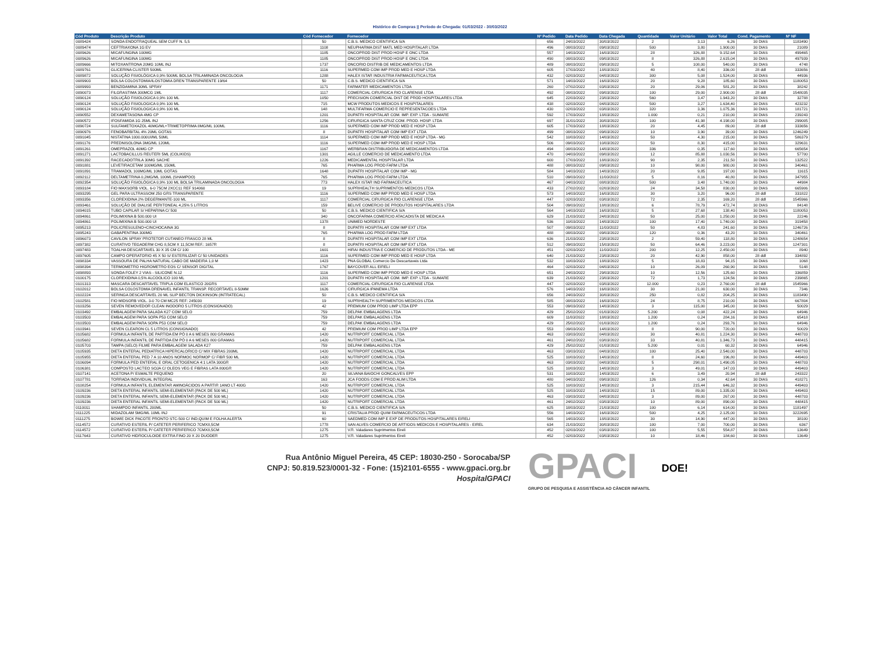Histórico de Compras || Período de Chegada: 01/03/2022 - 30/03/2022
| Cód Produto | Descrição Produto | Cód Fornecedor | Fornecedor | Nº Pedido | Data Pedido | Data Chegada | Quantidade | Valor Unitário | Valor Total | Cond. Pagamento | Nº NF |
| --- | --- | --- | --- | --- | --- | --- | --- | --- | --- | --- | --- |
| 0089424 | SONDA ENDOTRAQUEAL SEM CUFF N. 5,5 | 50 | C.B.S. MEDICO CIENTIFICA S/A | 656 | 24/03/2022 | 30/03/2022 | 2 | 3,13 | 6,26 | 30 DIAS | 1183490 |
| 0089474 | CEFTRIAXONA 1G EV | 1108 | NEUPHARMA DIST MATL MED HOSPITALAR LTDA | 496 | 08/03/2022 | 09/03/2022 | 500 | 3,80 | 1.900,00 | 30 DIAS | 21089 |
| 0089626 | MICAFUNGINA 100MG | 1185 | ONCOPROD DIST PROD HOSP E ONC LTDA | 557 | 14/03/2022 | 16/03/2022 | 28 | 326,88 | 9.152,64 | 30 DIAS | 499465 |
| 0089626 | MICAFUNGINA 100MG | 1185 | ONCOPROD DIST PROD HOSP E ONC LTDA | 490 | 08/03/2022 | 09/03/2022 | 8 | 326,88 | 2.615,04 | 30 DIAS | 497939 |
| 0089666 | MITOXANTRONA 20MG 10ML INJ | 1737 | ONCORIO DISTRIB DE MEDICAMENTOS LTDA | 489 | 08/03/2022 | 09/03/2022 | 5 | 108,00 | 540,00 | 30 DIAS | 4748 |
| 0089761 | GLICERINA CLISTER 500ML | 1116 | SUPERMED COM IMP PROD MED E HOSP LTDA | 605 | 17/03/2022 | 18/03/2022 | 40 | 8,40 | 336,00 | 28 ddl | 333656 |
| 0089872 | SOLUÇÃO FISIOLÓGICA 0,9% 500ML BOLSA TRILAMINADA ONCOLOGIA | 1288 | HALEX ISTAR INDUSTRIA FARMACEUTICA LTDA | 432 | 02/03/2022 | 04/03/2022 | 300 | 5,08 | 1.524,00 | 30 DIAS | 44936 |
| 0089903 | BOLSA COLOSTOMIA/ILOSTOMIA DREN TRANSPARENTE 19/64 | 50 | C.B.S. MEDICO CIENTIFICA S/A | 571 | 14/03/2022 | 16/03/2022 | 20 | 9,28 | 185,60 | 30 DIAS | 1180053 |
| 0089993 | BENZIDAMINA 30ML SPRAY | 1171 | FARMATER MEDICAMENTOS LTDA | 260 | 07/02/2022 | 03/03/2022 | 20 | 29,06 | 581,20 | 30 DIAS | 38242 |
| 0090073 | FILGRASTIMA 300MCG 1ML | 1117 | COMERCIAL CIRURGICA RIO CLARENSE LTDA | 492 | 08/03/2022 | 09/03/2022 | 100 | 29,00 | 2.900,00 | 28 ddl | 1548035 |
| 0090124 | SOLUÇÃO FISIOLOGICA 0,9% 100 ML | 1050 | PRECISION COMERCIAL DIST DE PROD HOSPITALARES LTDA | 645 | 22/03/2022 | 23/03/2022 | 560 | 3,47 | 1.943,20 | 30 DIAS | 32788 |
| 0090124 | SOLUÇÃO FISIOLOGICA 0,9% 100 ML | 715 | MCW PRODUTOS MEDICOS E HOSPITALARES | 438 | 02/03/2022 | 04/03/2022 | 500 | 3,27 | 1.634,40 | 30 DIAS | 423232 |
| 0090124 | SOLUÇÃO FISIOLOGICA 0,9% 100 ML | 148 | MULTIFARMA COMERCIO E REPRESENTACOES LTDA | 430 | 02/03/2022 | 03/03/2022 | 320 | 3,36 | 1.075,36 | 30 DIAS | 181721 |
| 0090552 | DEXAMETASONA 4MG CP | 1201 | DUPATRI HOSPITALAR COM. IMP. EXP. LTDA - SUMARE | 592 | 17/03/2022 | 18/03/2022 | 1.000 | 0,21 | 210,00 | 30 DIAS | 239243 |
| 0090572 | IFOSFAMIDA 1G 25ML INJ | 1256 | CIRURGICA SANTA CRUZ COM. PROD. HOSP. LTDA | 697 | 31/01/2022 | 30/03/2022 | 100 | 41,98 | 4.198,00 | 30 DIAS | 299005 |
| 0090724 | SULFAMETOXAZOL 40MG/ML+TRIMETOPRIMA 8MG/ML 100ML | 1116 | SUPERMED COM IMP PROD MED E HOSP LTDA | 605 | 17/03/2022 | 18/03/2022 | 20 | 4,45 | 89,00 | 28 ddl | 333656 |
| 0090976 | FENOBARBITAL 4% 20ML GOTAS | 8 | DUPATRI HOSPITALAR COM IMP EXT LTDA | 499 | 08/03/2022 | 09/03/2022 | 10 | 3,90 | 39,00 | 30 DIAS | 1246249 |
| 0091045 | NISTATINA 1000.000UI/ML 50ML | 1114 | SUPERMED COM IMP PROD MED E HOSP LTDA - MG | 542 | 10/03/2022 | 14/03/2022 | 50 | 4,30 | 215,00 | 30 DIAS | 586379 |
| 0091176 | PREDNISOLONA 3MG/ML 120ML | 1116 | SUPERMED COM IMP PROD MED E HOSP LTDA | 506 | 09/03/2022 | 10/03/2022 | 50 | 8,30 | 415,00 | 30 DIAS | 329631 |
| 0091261 | OMEPRAZOL 40MG CP | 1167 | WERBRAN DISTRIBUIDORA DE MEDICAMENTOS LTDA | 494 | 08/03/2022 | 14/03/2022 | 336 | 0,35 | 117,60 | 30 DIAS | 665654 |
| 0091271 | LACTOBACILLUS REUTERI 5ML (COLIKIDS) | 1301 | AGILLE COMERCIO DE MEDICAMENTO LTDA | 470 | 04/03/2022 | 09/03/2022 | 12 | 85,88 | 1.030,56 | 30 DIAS | 57700 |
| 0091392 | RACECADOTRILA 30MG SACHE | 1226 | MEDICAMENTAL HOSPITALAR LTDA | 600 | 17/03/2022 | 18/03/2022 | 90 | 2,35 | 211,50 | 30 DIAS | 132522 |
| 0091881 | LEVETIRACETAM 100MG/ML 150ML | 765 | PHARMA LOG PROD FARM LTDA | 488 | 08/03/2022 | 09/03/2022 | 10 | 98,00 | 980,00 | 30 DIAS | 340461 |
| 0091891 | TRAMADOL 100MG/ML 10ML GOTAS | 1648 | DUPATRI HOSPITALAR COM IMP - MG | 584 | 14/03/2022 | 14/03/2022 | 20 | 9,85 | 197,00 | 30 DIAS | 11615 |
| 0092112 | DELTAMETRINA 0,2MG/ML 100ML (SHAMPOO) | 765 | PHARMA LOG PROD FARM LTDA | 510 | 09/03/2022 | 11/03/2022 | 5 | 8,16 | 40,80 | 30 DIAS | 347955 |
| 0092354 | SOLUÇÃO FISIOLÓGICA 0,9% 100 ML BOLSA TRILAMINADA ONCOLOGIA | 773 | HALEX ISTAR IND FARMACEUTICA | 467 | 04/03/2022 | 08/03/2022 | 500 | 3,48 | 1.740,00 | 30 DIAS | 44984 |
| 0093184 | FIO MAXSORB VIOL. 6-0 75CM 2XCC11 REF 914060 | 19 | SUPRIHEALTH SUPRIMENTOS MEDICOS LTDA | 433 | 27/02/2022 | 02/03/2022 | 24 | 34,58 | 830,00 | 30 DIAS | 665906 |
| 0093295 | GEL PARA ULTRASSOM 250 GRS TRANSPARENTE | 1116 | SUPERMED COM IMP PROD MED E HOSP LTDA | 573 | 14/03/2022 | 16/03/2022 | 30 | 3,20 | 96,00 | 28 ddl | 331822 |
| 0093356 | CLOREXIDINA 2% DEGERMANTE-100 ML | 1117 | COMERCIAL CIRURGICA RIO CLARENSE LTDA | 447 | 02/03/2022 | 03/03/2022 | 72 | 2,35 | 169,20 | 28 ddl | 1545966 |
| 0093461 | SOLUÇÃO DE DIALISE PERITONEAL 4,25% 5 LITROS | 159 | BELIVE COMERCIO DE PRODUTOS HOSPITALARES LTDA | 504 | 09/03/2022 | 18/03/2022 | 6 | 78,79 | 472,74 | 30 DIAS | 84148 |
| 0094015 | TUBO CAPILAR S/ HEPARINA C/ 500 | 50 | C.B.S. MEDICO CIENTIFICA S/A | 564 | 14/03/2022 | 16/03/2022 | 5 | 27,68 | 138,40 | 30 DIAS | 1180053 |
| 0094861 | POLIMIXINA B 500.000 UI | 340 | ONCOFARMA COMERCIO ATACADISTA DE MEDICA A | 629 | 21/03/2022 | 24/03/2022 | 50 | 25,00 | 1.250,00 | 30 DIAS | 22246 |
| 0094861 | POLIMIXINA B 500.000 UI | 1378 | UNIMED NORDESTE | 536 | 10/03/2022 | 14/03/2022 | 100 | 17,40 | 1.740,00 | 30 DIAS | 319458 |
| 0095213 | POLICRESULENO+CINCHOCAINA 3G | 8 | DUPATRI HOSPITALAR COM IMP EXT LTDA | 507 | 09/03/2022 | 11/03/2022 | 50 | 4,83 | 241,60 | 30 DIAS | 1246726 |
| 0095243 | GABAPENTINA 300MG | 765 | PHARMA LOG PROD FARM LTDA | 488 | 08/03/2022 | 09/03/2022 | 120 | 0,36 | 43,20 | 30 DIAS | 340461 |
| 0096073 | CAVILON SPRAY PROTETOR CUTANEO FRASCO 28 ML | 8 | DUPATRI HOSPITALAR COM IMP EXT LTDA | 636 | 21/03/2022 | 23/03/2022 | 2 | 59,40 | 118,80 | 30 DIAS | 1248654 |
| 0097382 | CURATIVO TEGADERM CHG 8,5CM X 11,5CM REF.: 1657R | 8 | DUPATRI HOSPITALAR COM IMP EXT LTDA | 512 | 09/03/2022 | 15/03/2022 | 50 | 64,46 | 3.223,00 | 30 DIAS | 1247301 |
| 0097483 | TOALHA DESCARTAVEL 30 X 35 CM C/ 100 | 1601 | HIRAI INDUSTRIA E COMERCIO DE PRODUTOS LTDA - ME | 451 | 02/03/2022 | 11/03/2022 | 200 | 12,25 | 2.450,00 | 30 DIAS | 8940 |
| 0097605 | CAMPO OPERATORIO 45 X 50 S/ ESTERILIZAR C/ 50 UNIDADES | 1116 | SUPERMED COM IMP PROD MED E HOSP LTDA | 640 | 21/03/2022 | 23/03/2022 | 20 | 42,90 | 858,00 | 28 ddl | 334892 |
| 0098334 | VASSOURA DE PALHA NATURAL CABO DE MADEIRA 1,0 M | 1423 | PNA GLOBAL Comercio De Descartaveis Ltda | 532 | 10/03/2022 | 18/03/2022 | 5 | 18,83 | 94,15 | 30 DIAS | 1068 |
| 0098394 | TERMOMETRO HIGROMETRO EOS C/ SENSOR DIGITAL | 1767 | BAYCOVER ALL EIRELI | 464 | 02/03/2022 | 04/03/2022 | 10 | 26,09 | 260,90 | 30 DIAS | 5148 |
| 0098893 | SONDA FOLEY 2 VIAS - SILICONE N.12 | 1116 | SUPERMED COM IMP PROD MED E HOSP LTDA | 651 | 24/03/2022 | 29/03/2022 | 10 | 12,56 | 125,60 | 30 DIAS | 336859 |
| 0100175 | CLOREXIDINA 0,5% ALCOOLICO 100 ML | 1201 | DUPATRI HOSPITALAR COM. IMP. EXP. LTDA - SUMARE | 639 | 21/03/2022 | 23/03/2022 | 72 | 1,73 | 124,56 | 30 DIAS | 239865 |
| 0101313 | MASCARA DESCARTAVEL TRIPLA COM ELASTICO 20GRS | 1117 | COMERCIAL CIRURGICA RIO CLARENSE LTDA | 447 | 02/03/2022 | 03/03/2022 | 12.000 | 0,23 | 2.760,00 | 28 ddl | 1545966 |
| 0102012 | BOLSA COLOSTOMIA DRENAVEL INFANTIL TRANSP. RECORTAVEL 8-50MM | 1626 | CIRURGICA IPANEMA LTDA | 576 | 14/03/2022 | 16/03/2022 | 30 | 21,00 | 630,00 | 30 DIAS | 7346 |
| 0102224 | SERINGA DESCARTAVEL 20 ML SLIP BECTON DICKINSON (INTRATECAL) | 50 | C.B.S. MEDICO CIENTIFICA S/A | 656 | 24/03/2022 | 30/03/2022 | 250 | 0,82 | 204,25 | 30 DIAS | 1183490 |
| 0102581 | FIO MIDSORB VIOL. 3-0 70 CM MC25 REF: 245030 | 19 | SUPRIHEALTH SUPRIMENTOS MEDICOS LTDA | 585 | 08/03/2022 | 16/03/2022 | 24 | 8,75 | 210,00 | 30 DIAS | 667804 |
| 0103256 | SEVEN REMOVEDOR CLEAN INODORO 5 LITROS (CONSIGNADO) | 42 | PREMIUM COM PROD LIMP LTDA EPP | 553 | 09/03/2022 | 14/03/2022 | 3 | 115,00 | 345,00 | 30 DIAS | 50029 |
| 0103492 | EMBALAGEM PARA SALADA K27 COM SELO | 759 | DELPAK EMBALAGENS LTDA | 429 | 25/02/2022 | 01/03/2022 | 5.200 | 0,08 | 422,24 | 30 DIAS | 64946 |
| 0103503 | EMBALAGEM PARA SOPA P53 COM SELO | 759 | DELPAK EMBALAGENS LTDA | 609 | 11/03/2022 | 18/03/2022 | 1.200 | 0,24 | 284,16 | 30 DIAS | 65418 |
| 0103503 | EMBALAGEM PARA SOPA P53 COM SELO | 759 | DELPAK EMBALAGENS LTDA | 429 | 25/02/2022 | 01/03/2022 | 1.200 | 0,24 | 293,76 | 30 DIAS | 64946 |
| 0103941 | SEVEN CLEARON CL 5 LITROS (CONSIGNADO) | 42 | PREMIUM COM PROD LIMP LTDA EPP | 553 | 09/03/2022 | 14/03/2022 | 8 | 90,00 | 720,00 | 30 DIAS | 50029 |
| 0105682 | FORMULA INFANTIL DE PARTIDA EM PÓ 0 A 6 MESES 800 GRAMAS | 1420 | NUTRIPORT COMERCIAL LTDA | 463 | 03/03/2022 | 04/03/2022 | 30 | 40,81 | 1.224,30 | 30 DIAS | 448703 |
| 0105682 | FORMULA INFANTIL DE PARTIDA EM PÓ 0 A 6 MESES 800 GRAMAS | 1420 | NUTRIPORT COMERCIAL LTDA | 461 | 24/02/2022 | 03/03/2022 | 33 | 40,81 | 1.346,73 | 30 DIAS | 448415 |
| 0105703 | TAMPA (SELO) FILME PARA EMBALAGEM SALADA K27 | 759 | DELPAK EMBALAGENS LTDA | 429 | 25/02/2022 | 01/03/2022 | 5.200 | 0,01 | 60,32 | 30 DIAS | 64946 |
| 0105935 | DIETA ENTERAL PEDIATRICA HIPERCALORICO C/ MIX FIBRAS 200ML | 1420 | NUTRIPORT COMERCIAL LTDA | 463 | 03/03/2022 | 04/03/2022 | 100 | 25,40 | 2.540,00 | 30 DIAS | 448703 |
| 0105955 | DIETA ENTERAL PED 7 A 10 ANOS NORMOC NORMOP C/ FIBR 500 ML | 1420 | NUTRIPORT COMERCIAL LTDA | 525 | 10/03/2022 | 14/03/2022 | 8 | 24,60 | 196,80 | 30 DIAS | 449403 |
| 0106094 | FORMULA PED ENTERAL E ORAL CETOGENICA 4:1 LATA 300GR | 1420 | NUTRIPORT COMERCIAL LTDA | 463 | 03/03/2022 | 04/03/2022 | 5 | 298,01 | 1.490,05 | 30 DIAS | 448703 |
| 0106381 | COMPOSTO LACTEO SOJA C/ OLEOS VEG E FIBRAS LATA 800GR | 1420 | NUTRIPORT COMERCIAL LTDA | 525 | 10/03/2022 | 14/03/2022 | 3 | 49,01 | 147,03 | 30 DIAS | 449403 |
| 0107141 | ACETONA P/ ESMALTE PEQUENO | 20 | SILVANA BAIOCHI GONCALVES EPP | 531 | 10/03/2022 | 14/03/2022 | 6 | 3,49 | 20,94 | 28 ddl | 243322 |
| 0107781 | TORRADA INDIVIDUAL INTEGRAL | 163 | JCA FOODS COM E PROD ALIM LTDA | 480 | 04/03/2022 | 09/03/2022 | 126 | 0,34 | 42,64 | 30 DIAS | 418271 |
| 0108254 | FORMULA INFANTIL ELEMENTAR AMINOÁCIDOS A PARTIR 1ANO LT 400G | 1420 | NUTRIPORT COMERCIAL LTDA | 525 | 10/03/2022 | 14/03/2022 | 3 | 215,44 | 646,32 | 30 DIAS | 449403 |
| 0109236 | DIETA ENTERAL INFANTIL SEMI-ELEMENTAR (PACK DE 500 ML) | 1420 | NUTRIPORT COMERCIAL LTDA | 525 | 10/03/2022 | 14/03/2022 | 15 | 89,00 | 1.335,00 | 30 DIAS | 449403 |
| 0109236 | DIETA ENTERAL INFANTIL SEMI-ELEMENTAR (PACK DE 500 ML) | 1420 | NUTRIPORT COMERCIAL LTDA | 463 | 03/03/2022 | 04/03/2022 | 3 | 89,00 | 267,00 | 30 DIAS | 448703 |
| 0109236 | DIETA ENTERAL INFANTIL SEMI-ELEMENTAR (PACK DE 500 ML) | 1420 | NUTRIPORT COMERCIAL LTDA | 461 | 24/02/2022 | 03/03/2022 | 10 | 89,00 | 890,00 | 30 DIAS | 448415 |
| 0110011 | SHAMPOO INFANTIL 200ML | 50 | C.B.S. MEDICO CIENTIFICA S/A | 625 | 18/03/2022 | 21/03/2022 | 100 | 6,14 | 614,00 | 30 DIAS | 1181497 |
| 0111225 | MIDAZOLAM 5MG/ML 10ML INJ | 91 | CRISTALIA PROD QUIM FARMACEUTICOS LTDA | 556 | 14/03/2022 | 16/03/2022 | 500 | 4,25 | 2.125,00 | 30 DIAS | 3222695 |
| 0111275 | BOWIE DICK PACOTE PRONTO STC-500 C/ IND;QUIM E FOLHA ALERTA | 60 | SAEDMED COM IMP E EXP DE PRODUTOS HOSPITALARES EIRELI | 565 | 14/03/2022 | 18/03/2022 | 30 | 14,90 | 447,00 | 30 DIAS | 38100 |
| 0114572 | CURATIVO ESTERIL P/ CATETER PERIFERICO 7CMX8,5CM | 1778 | SAN ALVES COMERCIO DE ARTIGOS MEDICOS E HOSPITALARES - EIREL | 634 | 21/03/2022 | 30/03/2022 | 100 | 7,00 | 700,00 | 30 DIAS | 6367 |
| 0114572 | CURATIVO ESTERIL P/ CATETER PERIFERICO 7CMX8,5CM | 1275 | V.R. Valadares Suprimentos Eireli | 452 | 02/03/2022 | 03/03/2022 | 100 | 5,55 | 554,87 | 30 DIAS | 13649 |
| 0117643 | CURATIVO HIDROCULOIDE EXTRA FINO 20 X 20 DUODER | 1275 | V.R. Valadares Suprimentos Eireli | 452 | 02/03/2022 | 03/03/2022 | 10 | 18,46 | 184,60 | 30 DIAS | 13649 |
Rua Antônio Miguel Pereira, 45 CEP: 18030-250 - Sorocaba/SP
CNPJ: 50.819.523/0001-32 - Fone: (15)2101-6555 - www.gpaci.org.br
HospitalGPACI
GPACI
GRUPO DE PESQUISA E ASSISTÊNCIA AO CÂNCER INFANTIL
DOE!